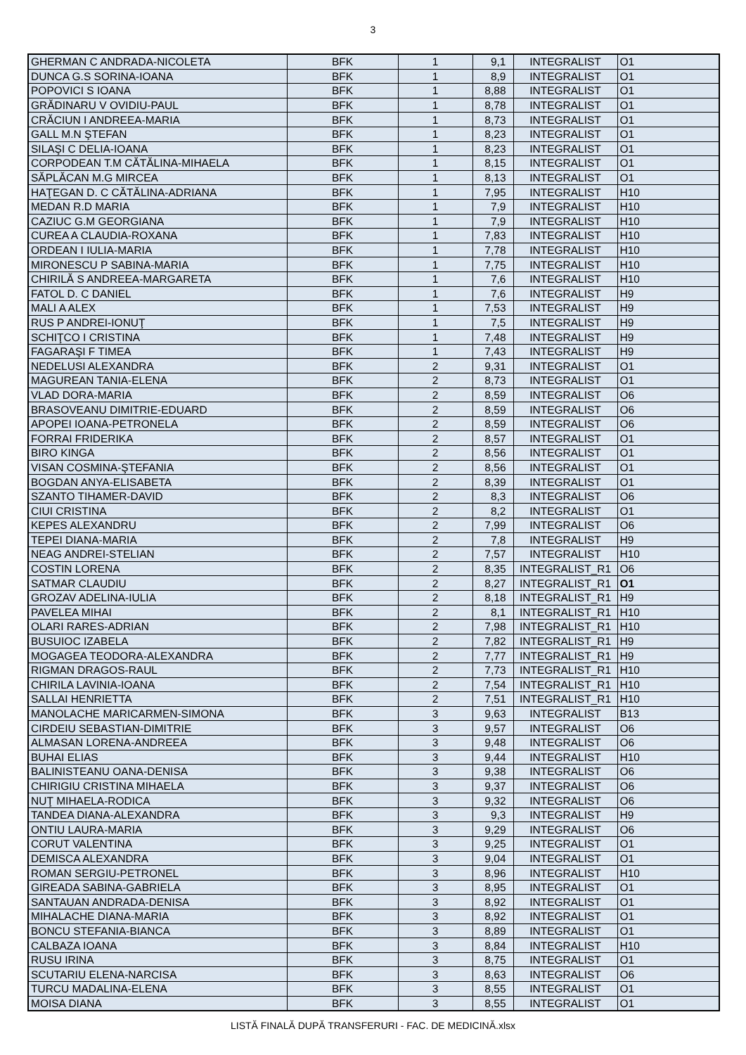3
| GHERMAN C ANDRADA-NICOLETA | BFK | 1 | 9,1 | INTEGRALIST | O1 |
| DUNCA G.S SORINA-IOANA | BFK | 1 | 8,9 | INTEGRALIST | O1 |
| POPOVICI S IOANA | BFK | 1 | 8,88 | INTEGRALIST | O1 |
| GRĂDINARU V OVIDIU-PAUL | BFK | 1 | 8,78 | INTEGRALIST | O1 |
| CRĂCIUN I ANDREEA-MARIA | BFK | 1 | 8,73 | INTEGRALIST | O1 |
| GALL M.N ŞTEFAN | BFK | 1 | 8,23 | INTEGRALIST | O1 |
| SILAŞI C DELIA-IOANA | BFK | 1 | 8,23 | INTEGRALIST | O1 |
| CORPODEAN T.M CĂTĂLINA-MIHAELA | BFK | 1 | 8,15 | INTEGRALIST | O1 |
| SĂPLĂCAN M.G MIRCEA | BFK | 1 | 8,13 | INTEGRALIST | O1 |
| HAŢEGAN D. C CĂTĂLINA-ADRIANA | BFK | 1 | 7,95 | INTEGRALIST | H10 |
| MEDAN R.D MARIA | BFK | 1 | 7,9 | INTEGRALIST | H10 |
| CAZIUC G.M GEORGIANA | BFK | 1 | 7,9 | INTEGRALIST | H10 |
| CUREA A CLAUDIA-ROXANA | BFK | 1 | 7,83 | INTEGRALIST | H10 |
| ORDEAN I IULIA-MARIA | BFK | 1 | 7,78 | INTEGRALIST | H10 |
| MIRONESCU P SABINA-MARIA | BFK | 1 | 7,75 | INTEGRALIST | H10 |
| CHIRILĂ S ANDREEA-MARGARETA | BFK | 1 | 7,6 | INTEGRALIST | H10 |
| FATOL D. C DANIEL | BFK | 1 | 7,6 | INTEGRALIST | H9 |
| MALI A ALEX | BFK | 1 | 7,53 | INTEGRALIST | H9 |
| RUS P ANDREI-IONUŢ | BFK | 1 | 7,5 | INTEGRALIST | H9 |
| SCHIŢCO I CRISTINA | BFK | 1 | 7,48 | INTEGRALIST | H9 |
| FAGARAŞI F TIMEA | BFK | 1 | 7,43 | INTEGRALIST | H9 |
| NEDELUSI ALEXANDRA | BFK | 2 | 9,31 | INTEGRALIST | O1 |
| MAGUREAN TANIA-ELENA | BFK | 2 | 8,73 | INTEGRALIST | O1 |
| VLAD DORA-MARIA | BFK | 2 | 8,59 | INTEGRALIST | O6 |
| BRASOVEANU DIMITRIE-EDUARD | BFK | 2 | 8,59 | INTEGRALIST | O6 |
| APOPEI IOANA-PETRONELA | BFK | 2 | 8,59 | INTEGRALIST | O6 |
| FORRAI FRIDERIKA | BFK | 2 | 8,57 | INTEGRALIST | O1 |
| BIRO KINGA | BFK | 2 | 8,56 | INTEGRALIST | O1 |
| VISAN COSMINA-ŞTEFANIA | BFK | 2 | 8,56 | INTEGRALIST | O1 |
| BOGDAN ANYA-ELISABETA | BFK | 2 | 8,39 | INTEGRALIST | O1 |
| SZANTO TIHAMER-DAVID | BFK | 2 | 8,3 | INTEGRALIST | O6 |
| CIUI CRISTINA | BFK | 2 | 8,2 | INTEGRALIST | O1 |
| KEPES ALEXANDRU | BFK | 2 | 7,99 | INTEGRALIST | O6 |
| TEPEI DIANA-MARIA | BFK | 2 | 7,8 | INTEGRALIST | H9 |
| NEAG ANDREI-STELIAN | BFK | 2 | 7,57 | INTEGRALIST | H10 |
| COSTIN LORENA | BFK | 2 | 8,35 | INTEGRALIST_R1 | O6 |
| SATMAR CLAUDIU | BFK | 2 | 8,27 | INTEGRALIST_R1 | O1 |
| GROZAV ADELINA-IULIA | BFK | 2 | 8,18 | INTEGRALIST_R1 | H9 |
| PAVELEA MIHAI | BFK | 2 | 8,1 | INTEGRALIST_R1 | H10 |
| OLARI RARES-ADRIAN | BFK | 2 | 7,98 | INTEGRALIST_R1 | H10 |
| BUSUIOC IZABELA | BFK | 2 | 7,82 | INTEGRALIST_R1 | H9 |
| MOGAGEA TEODORA-ALEXANDRA | BFK | 2 | 7,77 | INTEGRALIST_R1 | H9 |
| RIGMAN DRAGOS-RAUL | BFK | 2 | 7,73 | INTEGRALIST_R1 | H10 |
| CHIRILA LAVINIA-IOANA | BFK | 2 | 7,54 | INTEGRALIST_R1 | H10 |
| SALLAI HENRIETTA | BFK | 2 | 7,51 | INTEGRALIST_R1 | H10 |
| MANOLACHE MARICARMEN-SIMONA | BFK | 3 | 9,63 | INTEGRALIST | B13 |
| CIRDEIU SEBASTIAN-DIMITRIE | BFK | 3 | 9,57 | INTEGRALIST | O6 |
| ALMASAN LORENA-ANDREEA | BFK | 3 | 9,48 | INTEGRALIST | O6 |
| BUHAI ELIAS | BFK | 3 | 9,44 | INTEGRALIST | H10 |
| BALINISTEANU OANA-DENISA | BFK | 3 | 9,38 | INTEGRALIST | O6 |
| CHIRIGIU CRISTINA MIHAELA | BFK | 3 | 9,37 | INTEGRALIST | O6 |
| NUŢ MIHAELA-RODICA | BFK | 3 | 9,32 | INTEGRALIST | O6 |
| TANDEA DIANA-ALEXANDRA | BFK | 3 | 9,3 | INTEGRALIST | H9 |
| ONTIU LAURA-MARIA | BFK | 3 | 9,29 | INTEGRALIST | O6 |
| CORUT VALENTINA | BFK | 3 | 9,25 | INTEGRALIST | O1 |
| DEMISCA ALEXANDRA | BFK | 3 | 9,04 | INTEGRALIST | O1 |
| ROMAN SERGIU-PETRONEL | BFK | 3 | 8,96 | INTEGRALIST | H10 |
| GIREADA SABINA-GABRIELA | BFK | 3 | 8,95 | INTEGRALIST | O1 |
| SANTAUAN ANDRADA-DENISA | BFK | 3 | 8,92 | INTEGRALIST | O1 |
| MIHALACHE DIANA-MARIA | BFK | 3 | 8,92 | INTEGRALIST | O1 |
| BONCU STEFANIA-BIANCA | BFK | 3 | 8,89 | INTEGRALIST | O1 |
| CALBAZA IOANA | BFK | 3 | 8,84 | INTEGRALIST | H10 |
| RUSU IRINA | BFK | 3 | 8,75 | INTEGRALIST | O1 |
| SCUTARIU ELENA-NARCISA | BFK | 3 | 8,63 | INTEGRALIST | O6 |
| TURCU MADALINA-ELENA | BFK | 3 | 8,55 | INTEGRALIST | O1 |
| MOISA DIANA | BFK | 3 | 8,55 | INTEGRALIST | O1 |
LISTĂ FINALĂ DUPĂ TRANSFERURI - FAC. DE MEDICINĂ.xlsx